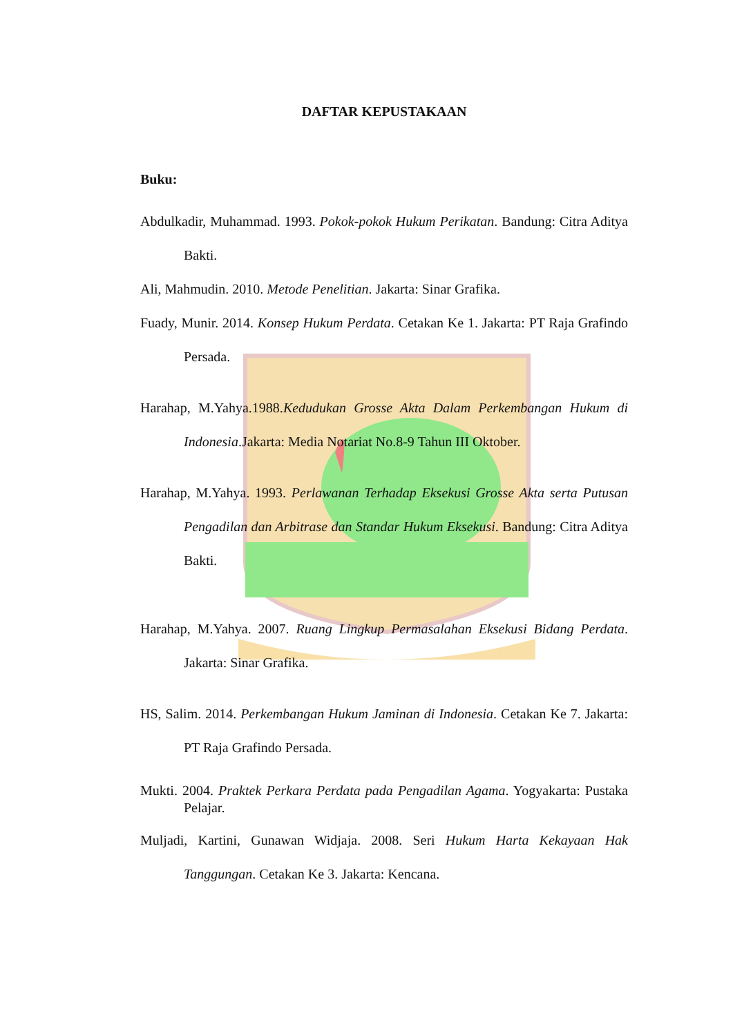DAFTAR KEPUSTAKAAN
Buku:
Abdulkadir, Muhammad. 1993. Pokok-pokok Hukum Perikatan. Bandung: Citra Aditya Bakti.
Ali, Mahmudin. 2010. Metode Penelitian. Jakarta: Sinar Grafika.
Fuady, Munir. 2014. Konsep Hukum Perdata. Cetakan Ke 1. Jakarta: PT Raja Grafindo Persada.
Harahap, M.Yahya.1988.Kedudukan Grosse Akta Dalam Perkembangan Hukum di Indonesia.Jakarta: Media Notariat No.8-9 Tahun III Oktober.
Harahap, M.Yahya. 1993. Perlawanan Terhadap Eksekusi Grosse Akta serta Putusan Pengadilan dan Arbitrase dan Standar Hukum Eksekusi. Bandung: Citra Aditya Bakti.
Harahap, M.Yahya. 2007. Ruang Lingkup Permasalahan Eksekusi Bidang Perdata. Jakarta: Sinar Grafika.
HS, Salim. 2014. Perkembangan Hukum Jaminan di Indonesia. Cetakan Ke 7. Jakarta: PT Raja Grafindo Persada.
Mukti. 2004. Praktek Perkara Perdata pada Pengadilan Agama. Yogyakarta: Pustaka Pelajar.
Muljadi, Kartini, Gunawan Widjaja. 2008. Seri Hukum Harta Kekayaan Hak Tanggungan. Cetakan Ke 3. Jakarta: Kencana.